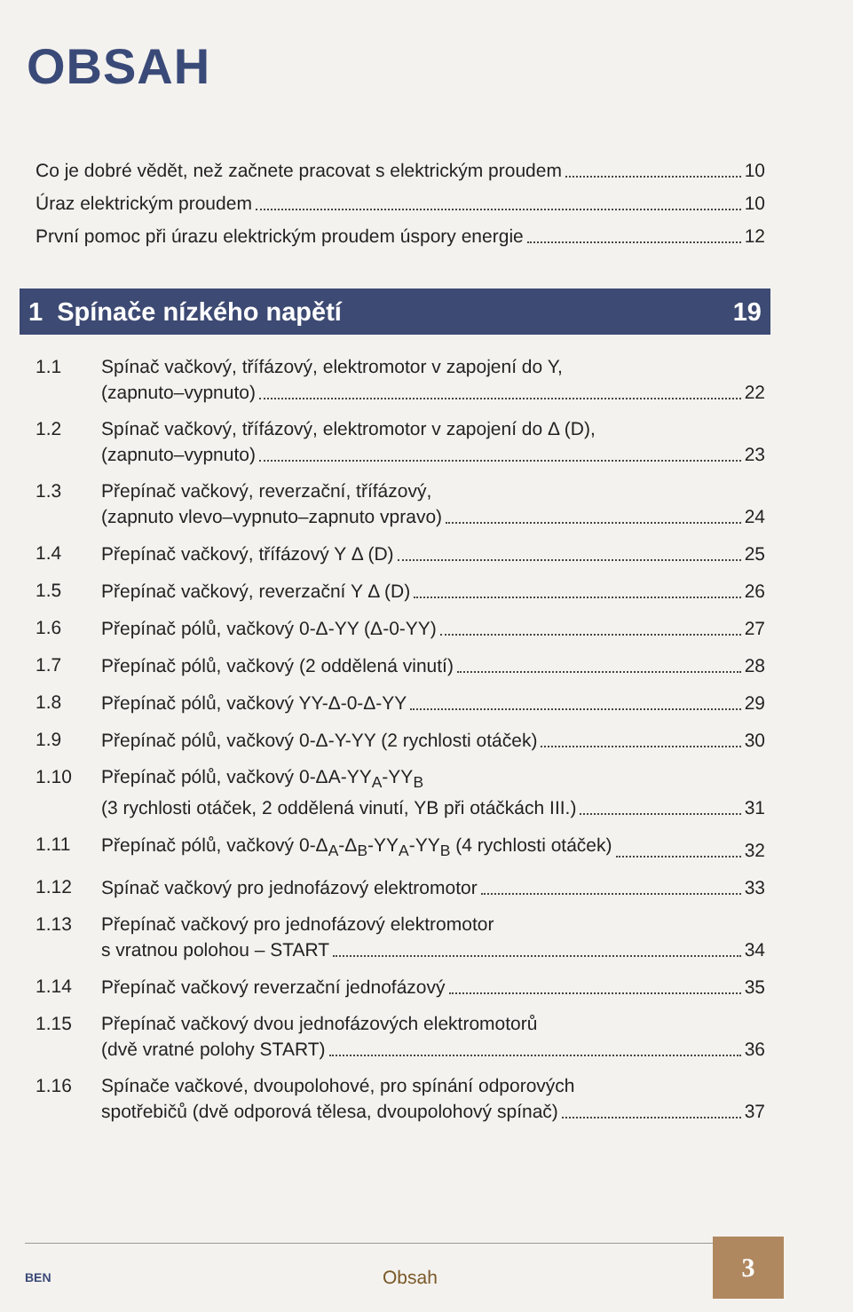OBSAH
Co je dobré vědět, než začnete pracovat s elektrickým proudem 10
Úraz elektrickým proudem 10
První pomoc při úrazu elektrickým proudem úspory energie 12
1 Spínače nízkého napětí 19
1.1 Spínač vačkový, třífázový, elektromotor v zapojení do Y,
(zapnuto–vypnuto) 22
1.2 Spínač vačkový, třífázový, elektromotor v zapojení do Δ (D),
(zapnuto–vypnuto) 23
1.3 Přepínač vačkový, reverzační, třífázový,
(zapnuto vlevo–vypnuto–zapnuto vpravo) 24
1.4
Přepínač vačkový, třífázový Y Δ (D) 25
1.5
Přepínač vačkový, reverzační Y Δ (D) 26
1.6
Přepínač pólů, vačkový 0-Δ-YY (Δ-0-YY) 27
1.7
Přepínač pólů, vačkový (2 oddělená vinutí) 28
1.8
Přepínač pólů, vačkový YY-Δ-0-Δ-YY 29
1.9
Přepínač pólů, vačkový 0-Δ-Y-YY (2 rychlosti otáček) 30
1.10 Přepínač pólů, vačkový 0-ΔA-YY<sub>A</sub>-YY<sub>B</sub>
(3 rychlosti otáček, 2 oddělená vinutí, YB při otáčkách III.) 31
1.11
Přepínač pólů, vačkový 0-Δ<sub>A</sub>-Δ<sub>B</sub>-YY<sub>A</sub>-YY<sub>B</sub> (4 rychlosti otáček) 32
1.12
Spínač vačkový pro jednofázový elektromotor 33
1.13 Přepínač vačkový pro jednofázový elektromotor
s vratnou polohou – START 34
1.14
Přepínač vačkový reverzační jednofázový 35
1.15 Přepínač vačkový dvou jednofázových elektromotorů
(dvě vratné polohy START) 36
1.16 Spínače vačkové, dvoupolohové, pro spínání odporových
spotřebičů (dvě odporová tělesa, dvoupolohový spínač) 37
BEN Obsah
3